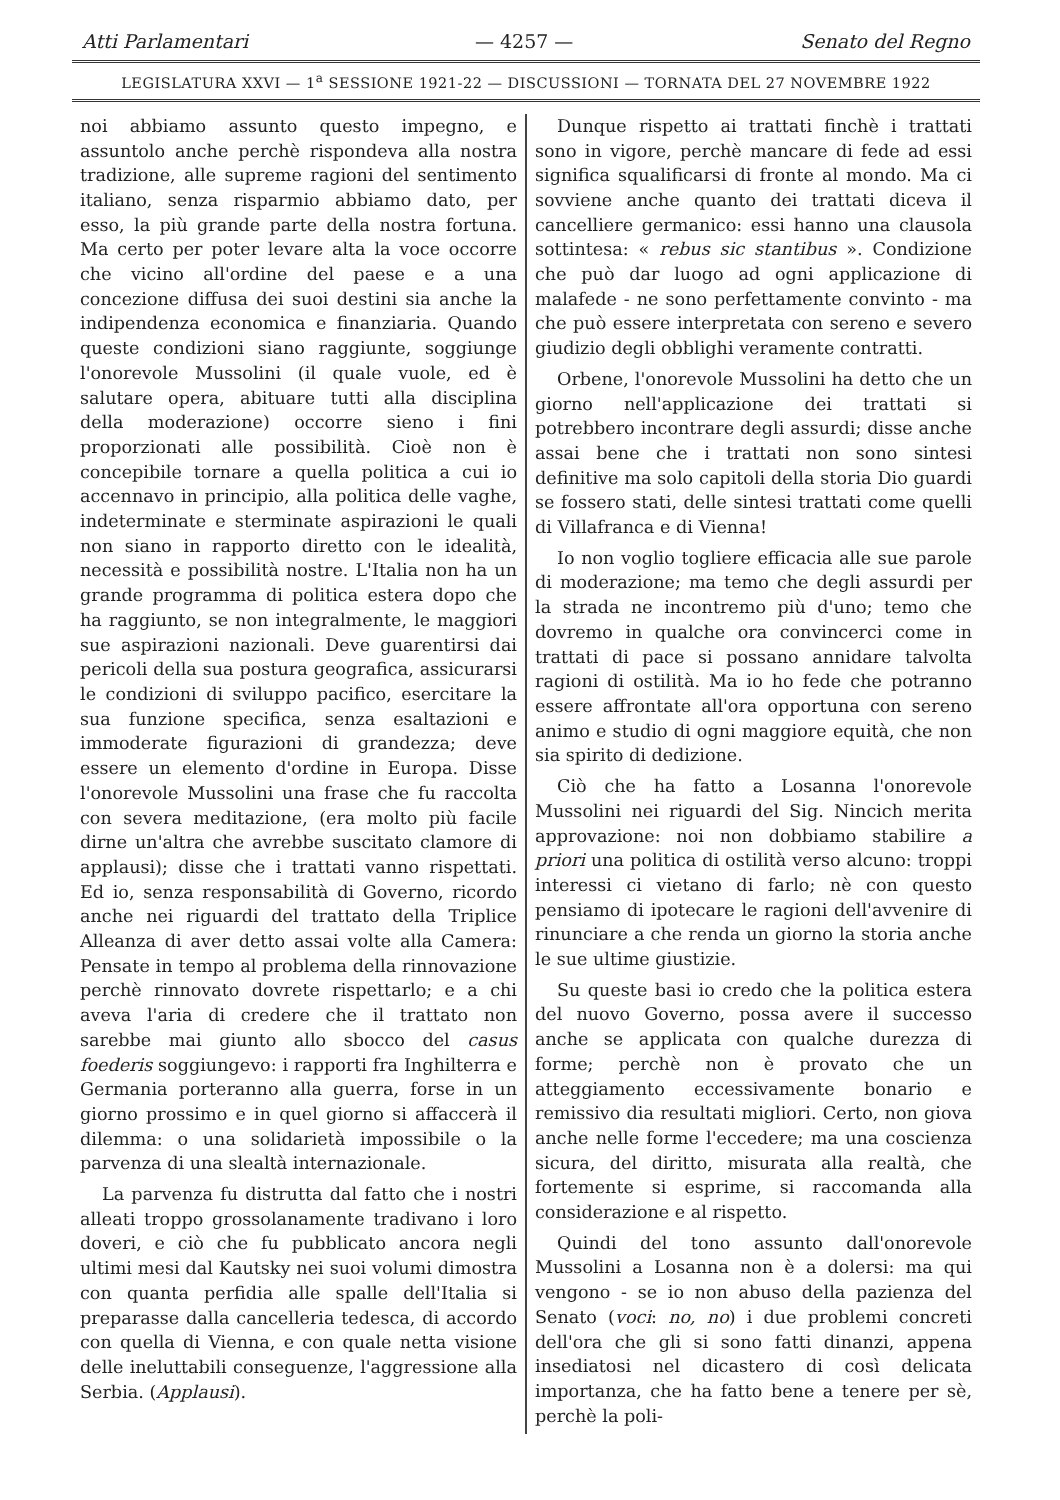Atti Parlamentari — 4257 — Senato del Regno
LEGISLATURA XXVI — 1<sup>a</sup> SESSIONE 1921-22 — DISCUSSIONI — TORNATA DEL 27 NOVEMBRE 1922
noi abbiamo assunto questo impegno, e assuntolo anche perchè rispondeva alla nostra tradizione, alle supreme ragioni del sentimento italiano, senza risparmio abbiamo dato, per esso, la più grande parte della nostra fortuna. Ma certo per poter levare alta la voce occorre che vicino all'ordine del paese e a una concezione diffusa dei suoi destini sia anche la indipendenza economica e finanziaria. Quando queste condizioni siano raggiunte, soggiunge l'onorevole Mussolini (il quale vuole, ed è salutare opera, abituare tutti alla disciplina della moderazione) occorre sieno i fini proporzionati alle possibilità. Cioè non è concepibile tornare a quella politica a cui io accennavo in principio, alla politica delle vaghe, indeterminate e sterminate aspirazioni le quali non siano in rapporto diretto con le idealità, necessità e possibilità nostre. L'Italia non ha un grande programma di politica estera dopo che ha raggiunto, se non integralmente, le maggiori sue aspirazioni nazionali. Deve guarentirsi dai pericoli della sua postura geografica, assicurarsi le condizioni di sviluppo pacifico, esercitare la sua funzione specifica, senza esaltazioni e immoderate figurazioni di grandezza; deve essere un elemento d'ordine in Europa. Disse l'onorevole Mussolini una frase che fu raccolta con severa meditazione, (era molto più facile dirne un'altra che avrebbe suscitato clamore di applausi); disse che i trattati vanno rispettati. Ed io, senza responsabilità di Governo, ricordo anche nei riguardi del trattato della Triplice Alleanza di aver detto assai volte alla Camera: Pensate in tempo al problema della rinnovazione perchè rinnovato dovrete rispettarlo; e a chi aveva l'aria di credere che il trattato non sarebbe mai giunto allo sbocco del casus foederis soggiungevo: i rapporti fra Inghilterra e Germania porteranno alla guerra, forse in un giorno prossimo e in quel giorno si affaccerà il dilemma: o una solidarietà impossibile o la parvenza di una slealtà internazionale.
La parvenza fu distrutta dal fatto che i nostri alleati troppo grossolanamente tradivano i loro doveri, e ciò che fu pubblicato ancora negli ultimi mesi dal Kautsky nei suoi volumi dimostra con quanta perfidia alle spalle dell'Italia si preparasse dalla cancelleria tedesca, di accordo con quella di Vienna, e con quale netta visione delle ineluttabili conseguenze, l'aggressione alla Serbia. (Applausi).
Dunque rispetto ai trattati finchè i trattati sono in vigore, perchè mancare di fede ad essi significa squalificarsi di fronte al mondo. Ma ci sovviene anche quanto dei trattati diceva il cancelliere germanico: essi hanno una clausola sottintesa: « rebus sic stantibus ». Condizione che può dar luogo ad ogni applicazione di malafede - ne sono perfettamente convinto - ma che può essere interpretata con sereno e severo giudizio degli obblighi veramente contratti.
Orbene, l'onorevole Mussolini ha detto che un giorno nell'applicazione dei trattati si potrebbero incontrare degli assurdi; disse anche assai bene che i trattati non sono sintesi definitive ma solo capitoli della storia Dio guardi se fossero stati, delle sintesi trattati come quelli di Villafranca e di Vienna!
Io non voglio togliere efficacia alle sue parole di moderazione; ma temo che degli assurdi per la strada ne incontremo più d'uno; temo che dovremo in qualche ora convincerci come in trattati di pace si possano annidare talvolta ragioni di ostilità. Ma io ho fede che potranno essere affrontate all'ora opportuna con sereno animo e studio di ogni maggiore equità, che non sia spirito di dedizione.
Ciò che ha fatto a Losanna l'onorevole Mussolini nei riguardi del Sig. Nincich merita approvazione: noi non dobbiamo stabilire a priori una politica di ostilità verso alcuno: troppi interessi ci vietano di farlo; nè con questo pensiamo di ipotecare le ragioni dell'avvenire di rinunciare a che renda un giorno la storia anche le sue ultime giustizie.
Su queste basi io credo che la politica estera del nuovo Governo, possa avere il successo anche se applicata con qualche durezza di forme; perchè non è provato che un atteggiamento eccessivamente bonario e remissivo dia resultati migliori. Certo, non giova anche nelle forme l'eccedere; ma una coscienza sicura, del diritto, misurata alla realtà, che fortemente si esprime, si raccomanda alla considerazione e al rispetto.
Quindi del tono assunto dall'onorevole Mussolini a Losanna non è a dolersi: ma qui vengono - se io non abuso della pazienza del Senato (voci: no, no) i due problemi concreti dell'ora che gli si sono fatti dinanzi, appena insediatosi nel dicastero di così delicata importanza, che ha fatto bene a tenere per sè, perchè la poli-